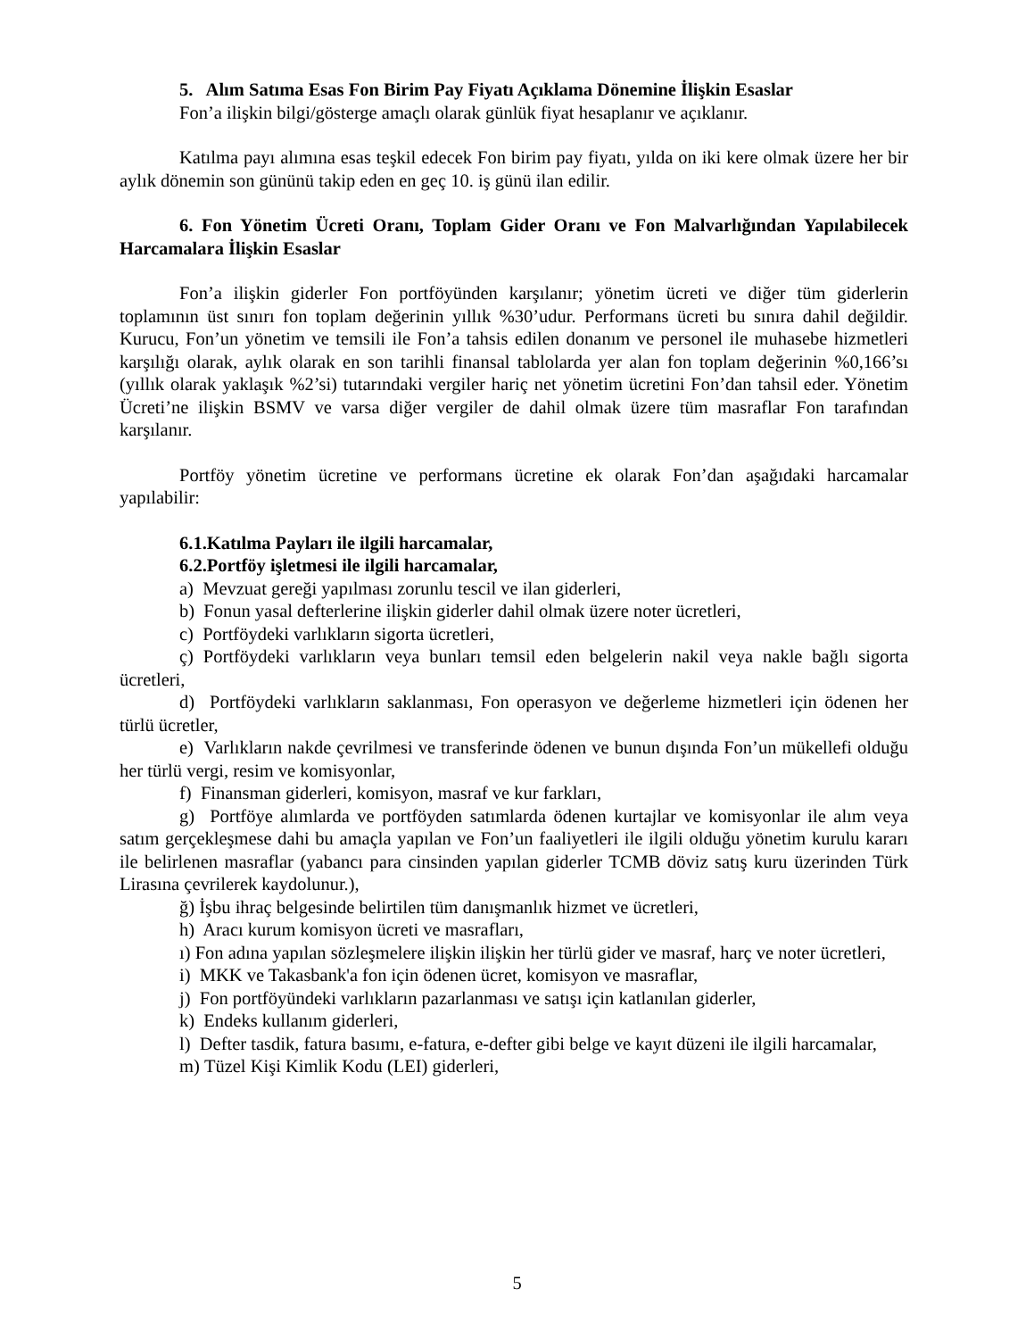5. Alım Satıma Esas Fon Birim Pay Fiyatı Açıklama Dönemine İlişkin Esaslar
Fon’a ilişkin bilgi/gösterge amaçlı olarak günlük fiyat hesaplanır ve açıklanır.
Katılma payı alımına esas teşkil edecek Fon birim pay fiyatı, yılda on iki kere olmak üzere her bir aylık dönemin son gününü takip eden en geç 10. iş günü ilan edilir.
6. Fon Yönetim Ücreti Oranı, Toplam Gider Oranı ve Fon Malvarlığından Yapılabilecek Harcamalara İlişkin Esaslar
Fon’a ilişkin giderler Fon portföyünden karşılanır; yönetim ücreti ve diğer tüm giderlerin toplamının üst sınırı fon toplam değerinin yıllık %30’udur. Performans ücreti bu sınıra dahil değildir. Kurucu, Fon’un yönetim ve temsili ile Fon’a tahsis edilen donanım ve personel ile muhasebe hizmetleri karşılığı olarak, aylık olarak en son tarihli finansal tablolarda yer alan fon toplam değerinin %0,166’sı (yıllık olarak yaklaşık %2’si) tutarındaki vergiler hariç net yönetim ücretini Fon’dan tahsil eder. Yönetim Ücreti’ne ilişkin BSMV ve varsa diğer vergiler de dahil olmak üzere tüm masraflar Fon tarafından karşılanır.
Portföy yönetim ücretine ve performans ücretine ek olarak Fon’dan aşağıdaki harcamalar yapılabilir:
6.1.Katılma Payları ile ilgili harcamalar,
6.2.Portföy işletmesi ile ilgili harcamalar,
a) Mevzuat gereği yapılması zorunlu tescil ve ilan giderleri,
b) Fonun yasal defterlerine ilişkin giderler dahil olmak üzere noter ücretleri,
c) Portföydeki varlıkların sigorta ücretleri,
ç) Portföydeki varlıkların veya bunları temsil eden belgelerin nakil veya nakle bağlı sigorta ücretleri,
d) Portföydeki varlıkların saklanması, Fon operasyon ve değerleme hizmetleri için ödenen her türlü ücretler,
e) Varlıkların nakde çevrilmesi ve transferinde ödenen ve bunun dışında Fon’un mükellefi olduğu her türlü vergi, resim ve komisyonlar,
f) Finansman giderleri, komisyon, masraf ve kur farkları,
g) Portföye alımlarda ve portföyden satımlarda ödenen kurtajlar ve komisyonlar ile alım veya satım gerçekleşmese dahi bu amaçla yapılan ve Fon’un faaliyetleri ile ilgili olduğu yönetim kurulu kararı ile belirlenen masraflar (yabancı para cinsinden yapılan giderler TCMB döviz satış kuru üzerinden Türk Lirasına çevrilerek kaydolunur.),
ğ) İşbu ihraç belgesinde belirtilen tüm danışmanlık hizmet ve ücretleri,
h) Aracı kurum komisyon ücreti ve masrafları,
ı) Fon adına yapılan sözleşmelere ilişkin ilişkin her türlü gider ve masraf, harç ve noter ücretleri,
i) MKK ve Takasbank'a fon için ödenen ücret, komisyon ve masraflar,
j) Fon portföyündeki varlıkların pazarlanması ve satışı için katlanılan giderler,
k) Endeks kullanım giderleri,
l) Defter tasdik, fatura basımı, e-fatura, e-defter gibi belge ve kayıt düzeni ile ilgili harcamalar,
m) Tüzel Kişi Kimlik Kodu (LEI) giderleri,
5